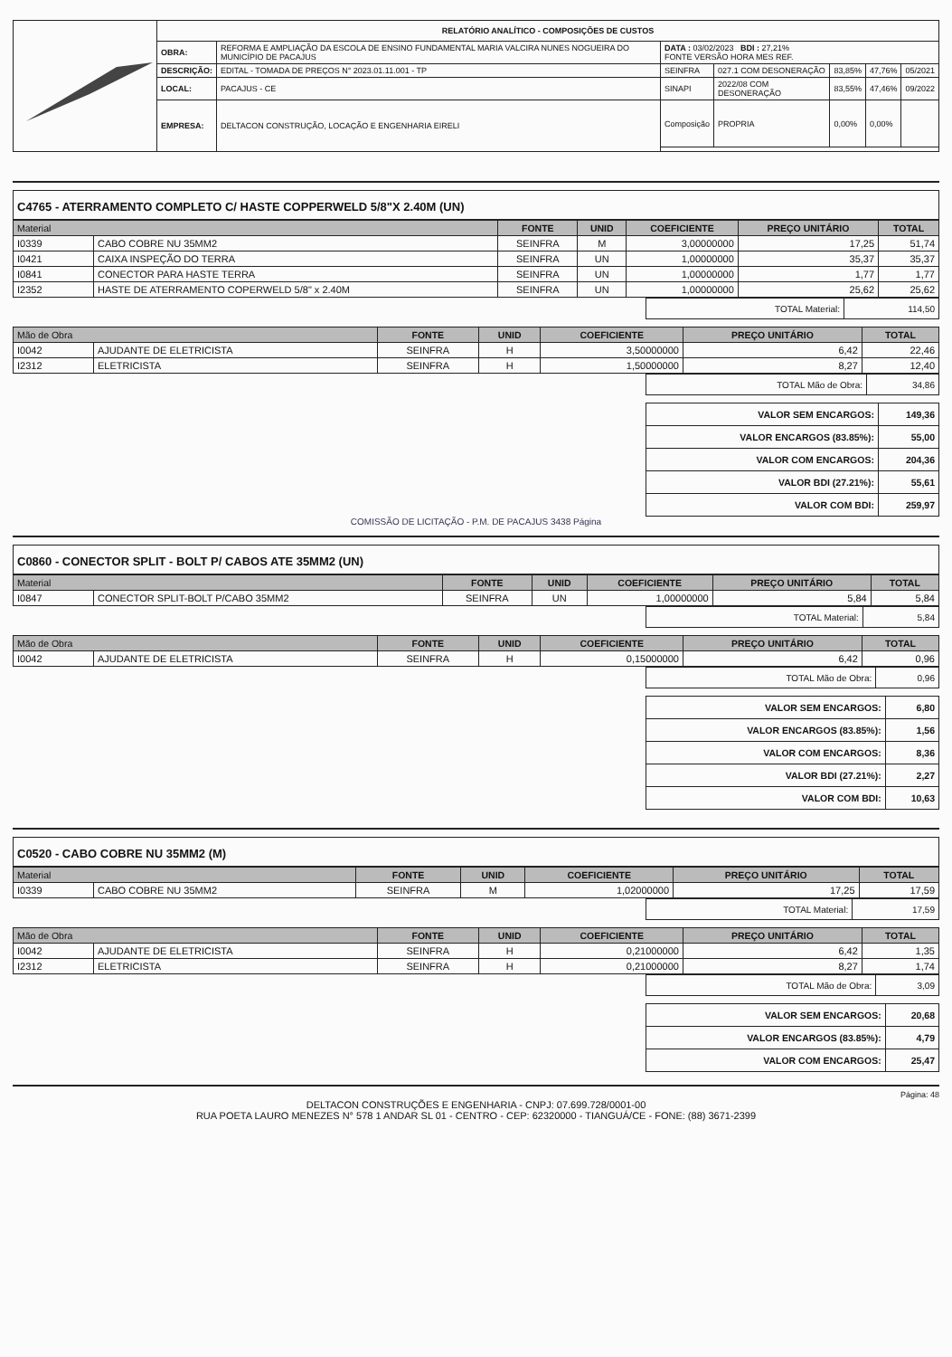| | RELATÓRIO ANALÍTICO - COMPOSIÇÕES DE CUSTOS | | | | | | |
| | OBRA: | REFORMA E AMPLIAÇÃO DA ESCOLA DE ENSINO FUNDAMENTAL MARIA VALCIRA NUNES NOGUEIRA DO MUNICÍPIO DE PACAJUS | DATA : 03/02/2023 BDI : 27,21% FONTE VERSÃO HORA MES REF. | | | | |
| | DESCRIÇÃO: | EDITAL - TOMADA DE PREÇOS N° 2023.01.11.001 - TP | SEINFRA | 027.1 COM DESONERAÇÃO | 83,85% | 47,76% | 05/2021 |
| | LOCAL: | PACAJUS - CE | SINAPI | 2022/08 COM DESONERAÇÃO | 83,55% | 47,46% | 09/2022 |
| | EMPRESA: | DELTACON CONSTRUÇÃO, LOCAÇÃO E ENGENHARIA EIRELI | Composição | PROPRIA | 0,00% | 0,00% | |
C4765 - ATERRAMENTO COMPLETO C/ HASTE COPPERWELD 5/8"X 2.40M (UN)
| Material | | FONTE | UNID | COEFICIENTE | PREÇO UNITÁRIO | TOTAL |
| --- | --- | --- | --- | --- | --- | --- |
| I0339 | CABO COBRE NU 35MM2 | SEINFRA | M | 3,00000000 | 17,25 | 51,74 |
| I0421 | CAIXA INSPEÇÃO DO TERRA | SEINFRA | UN | 1,00000000 | 35,37 | 35,37 |
| I0841 | CONECTOR PARA HASTE TERRA | SEINFRA | UN | 1,00000000 | 1,77 | 1,77 |
| I2352 | HASTE DE ATERRAMENTO COPERWELD 5/8" x 2.40M | SEINFRA | UN | 1,00000000 | 25,62 | 25,62 |
| TOTAL Material: | 114,50 |
| Mão de Obra | | FONTE | UNID | COEFICIENTE | PREÇO UNITÁRIO | TOTAL |
| --- | --- | --- | --- | --- | --- | --- |
| I0042 | AJUDANTE DE ELETRICISTA | SEINFRA | H | 3,50000000 | 6,42 | 22,46 |
| I2312 | ELETRICISTA | SEINFRA | H | 1,50000000 | 8,27 | 12,40 |
| TOTAL Mão de Obra: | 34,86 |
| VALOR SEM ENCARGOS: | 149,36 |
| VALOR ENCARGOS (83.85%): | 55,00 |
| VALOR COM ENCARGOS: | 204,36 |
| VALOR BDI (27.21%): | 55,61 |
| VALOR COM BDI: | 259,97 |
COMISSÃO DE LICITAÇÃO - P.M. DE PACAJUS 3438 Página
C0860 - CONECTOR SPLIT - BOLT P/ CABOS ATE 35MM2 (UN)
| Material | | FONTE | UNID | COEFICIENTE | PREÇO UNITÁRIO | TOTAL |
| --- | --- | --- | --- | --- | --- | --- |
| I0847 | CONECTOR SPLIT-BOLT P/CABO 35MM2 | SEINFRA | UN | 1,00000000 | 5,84 | 5,84 |
| TOTAL Material: | 5,84 |
| Mão de Obra | | FONTE | UNID | COEFICIENTE | PREÇO UNITÁRIO | TOTAL |
| --- | --- | --- | --- | --- | --- | --- |
| I0042 | AJUDANTE DE ELETRICISTA | SEINFRA | H | 0,15000000 | 6,42 | 0,96 |
| TOTAL Mão de Obra: | 0,96 |
| VALOR SEM ENCARGOS: | 6,80 |
| VALOR ENCARGOS (83.85%): | 1,56 |
| VALOR COM ENCARGOS: | 8,36 |
| VALOR BDI (27.21%): | 2,27 |
| VALOR COM BDI: | 10,63 |
C0520 - CABO COBRE NU 35MM2 (M)
| Material | | FONTE | UNID | COEFICIENTE | PREÇO UNITÁRIO | TOTAL |
| --- | --- | --- | --- | --- | --- | --- |
| I0339 | CABO COBRE NU 35MM2 | SEINFRA | M | 1,02000000 | 17,25 | 17,59 |
| TOTAL Material: | 17,59 |
| Mão de Obra | | FONTE | UNID | COEFICIENTE | PREÇO UNITÁRIO | TOTAL |
| --- | --- | --- | --- | --- | --- | --- |
| I0042 | AJUDANTE DE ELETRICISTA | SEINFRA | H | 0,21000000 | 6,42 | 1,35 |
| I2312 | ELETRICISTA | SEINFRA | H | 0,21000000 | 8,27 | 1,74 |
| TOTAL Mão de Obra: | 3,09 |
| VALOR SEM ENCARGOS: | 20,68 |
| VALOR ENCARGOS (83.85%): | 4,79 |
| VALOR COM ENCARGOS: | 25,47 |
Página: 48
DELTACON CONSTRUÇÕES E ENGENHARIA - CNPJ: 07.699.728/0001-00
RUA POETA LAURO MENEZES N° 578 1 ANDAR SL 01 - CENTRO - CEP: 62320000 - TIANGUÁ/CE - FONE: (88) 3671-2399